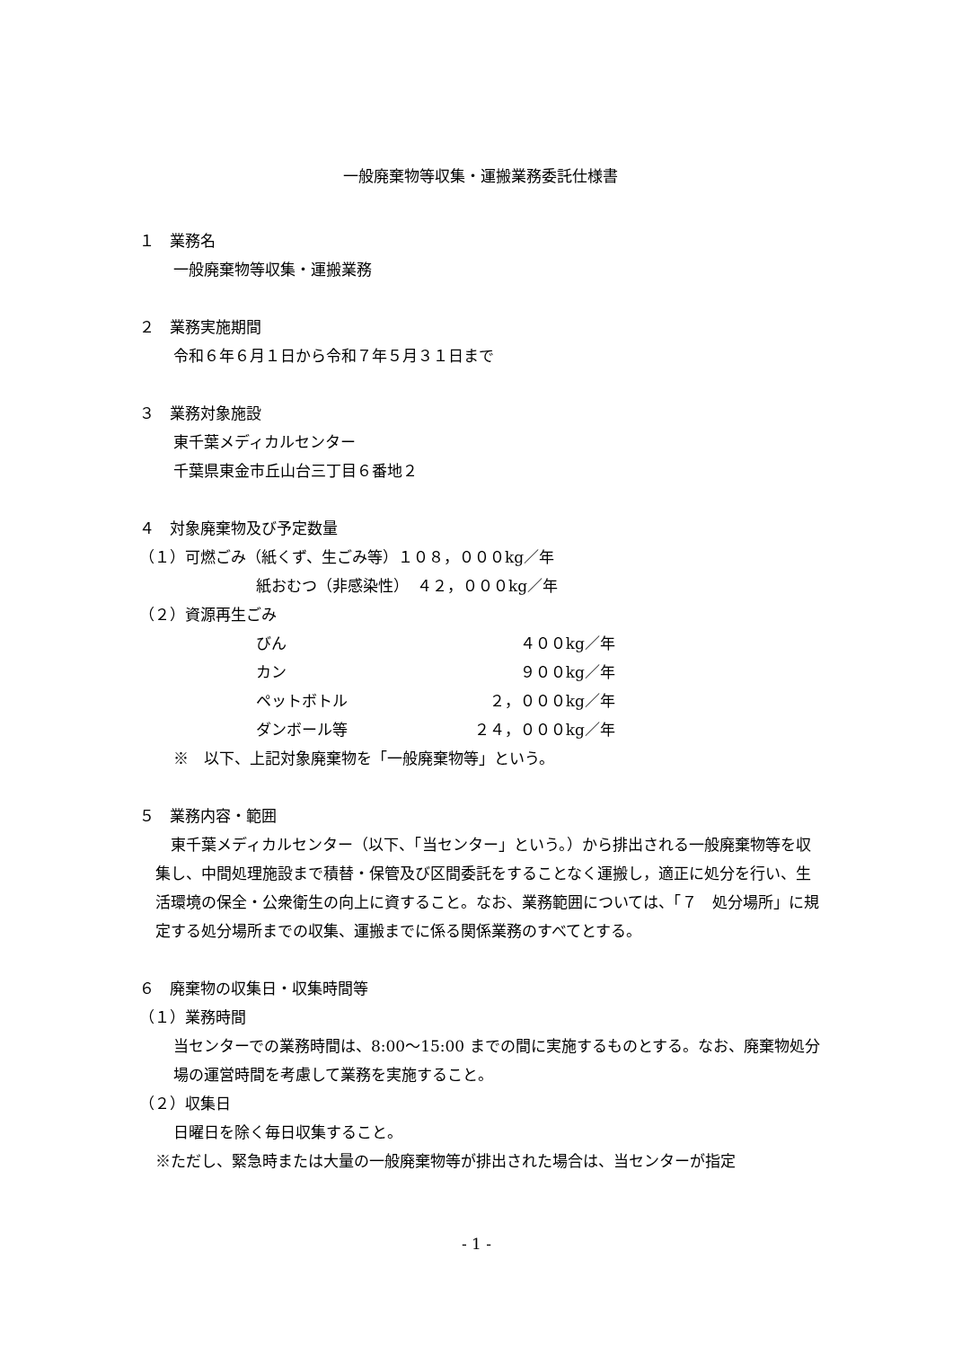一般廃棄物等収集・運搬業務委託仕様書
１　業務名
一般廃棄物等収集・運搬業務
２　業務実施期間
令和６年６月１日から令和７年５月３１日まで
３　業務対象施設
東千葉メディカルセンター
千葉県東金市丘山台三丁目６番地２
４　対象廃棄物及び予定数量
（１）可燃ごみ（紙くず、生ごみ等）１０８，０００kg／年
紙おむつ（非感染性）　４２，０００kg／年
（２）資源再生ごみ
びん ４００kg／年
カン ９００kg／年
ペットボトル ２，０００kg／年
ダンボール等 ２４，０００kg／年
※　以下、上記対象廃棄物を「一般廃棄物等」という。
５　業務内容・範囲
　東千葉メディカルセンター（以下、「当センター」という。）から排出される一般廃棄物等を収集し、中間処理施設まで積替・保管及び区間委託をすることなく運搬し，適正に処分を行い、生活環境の保全・公衆衛生の向上に資すること。なお、業務範囲については、「７　処分場所」に規定する処分場所までの収集、運搬までに係る関係業務のすべてとする。
６　廃棄物の収集日・収集時間等
（１）業務時間
当センターでの業務時間は、8:00〜15:00 までの間に実施するものとする。なお、廃棄物処分場の運営時間を考慮して業務を実施すること。
（２）収集日
日曜日を除く毎日収集すること。
※ただし、緊急時または大量の一般廃棄物等が排出された場合は、当センターが指定
- 1 -